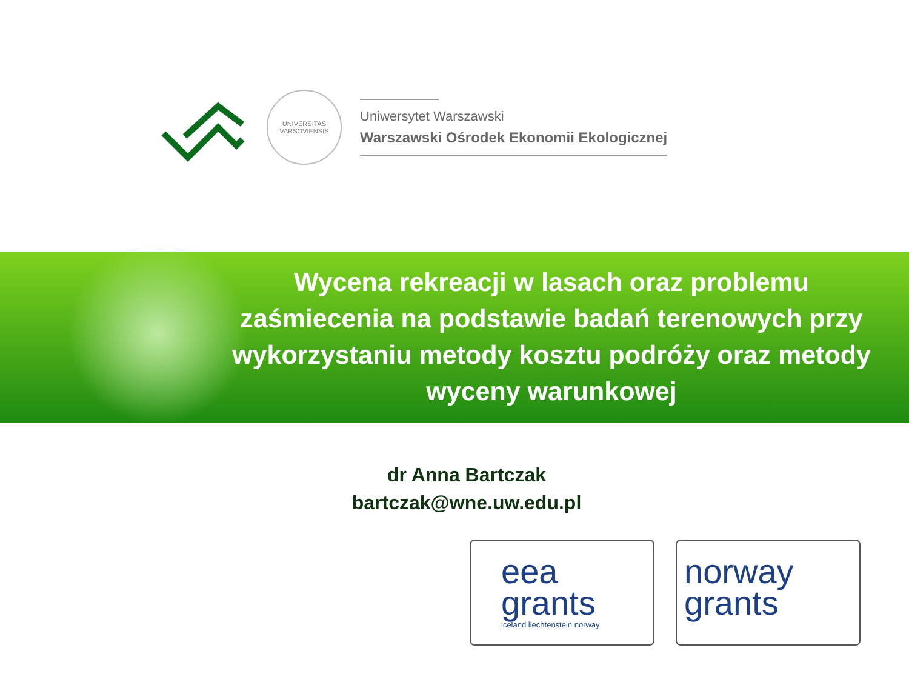UNIVERSITAS VARSOVIENSIS
Uniwersytet Warszawski
Warszawski Ośrodek Ekonomii Ekologicznej
Wycena rekreacji w lasach oraz problemu zaśmiecenia na podstawie badań terenowych przy wykorzystaniu metody kosztu podróży oraz metody wyceny warunkowej
dr Anna Bartczak
bartczak@wne.uw.edu.pl
eea
grants
iceland liechtenstein norway
norway
grants